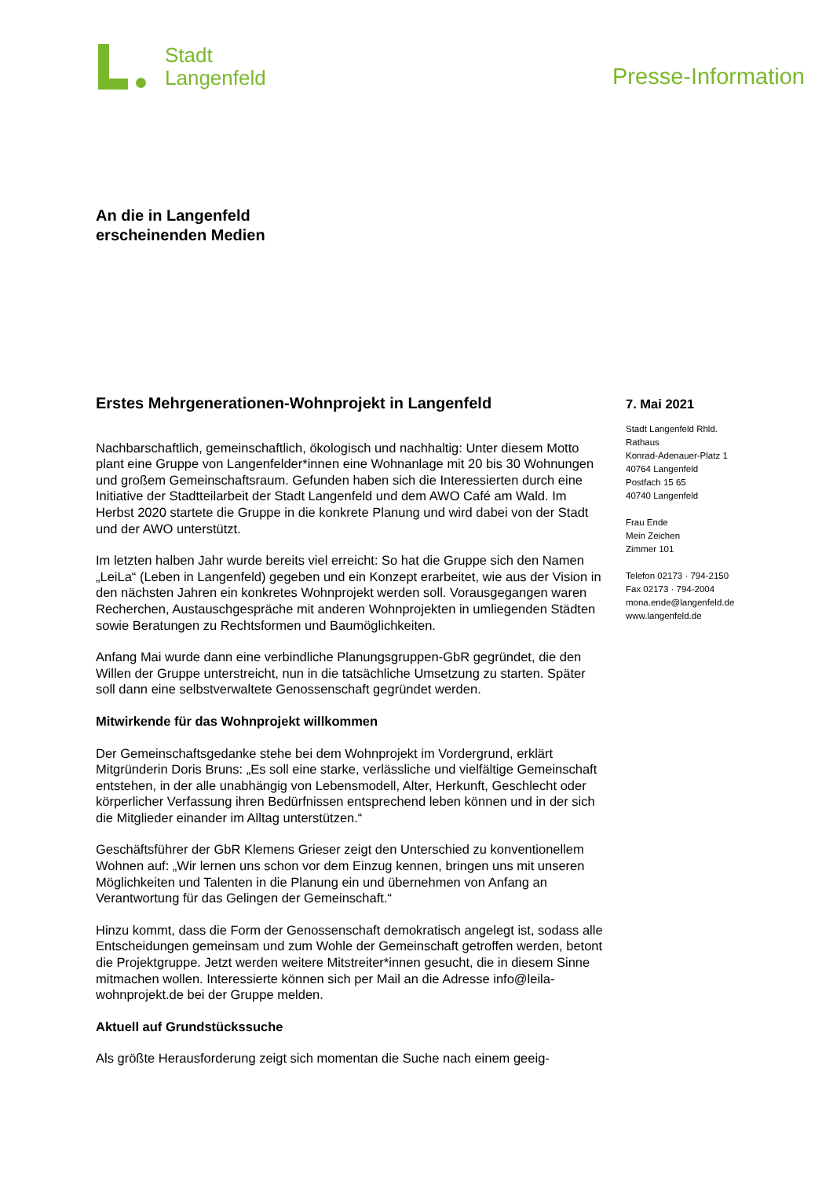Stadt
Langenfeld
Presse-Information
An die in Langenfeld
erscheinenden Medien
Erstes Mehrgenerationen-Wohnprojekt in Langenfeld
Nachbarschaftlich, gemeinschaftlich, ökologisch und nachhaltig: Unter diesem Motto plant eine Gruppe von Langenfelder*innen eine Wohnanlage mit 20 bis 30 Wohnungen und großem Gemeinschaftsraum. Gefunden haben sich die Interes­sierten durch eine Initiative der Stadtteilarbeit der Stadt Langenfeld und dem AWO Café am Wald. Im Herbst 2020 startete die Gruppe in die konkrete Planung und wird dabei von der Stadt und der AWO unterstützt.
Im letzten halben Jahr wurde bereits viel erreicht: So hat die Gruppe sich den Namen „LeiLa“ (Leben in Langenfeld) gegeben und ein Konzept erarbeitet, wie aus der Vision in den nächsten Jahren ein konkretes Wohnprojekt werden soll. Vorausgegangen waren Recherchen, Austauschgespräche mit anderen Wohn­projekten in umliegenden Städten sowie Beratungen zu Rechtsformen und Bau­möglichkeiten.
Anfang Mai wurde dann eine verbindliche Planungsgruppen-GbR gegründet, die den Willen der Gruppe unterstreicht, nun in die tatsächliche Umsetzung zu star­ten. Später soll dann eine selbstverwaltete Genossenschaft gegründet werden.
Mitwirkende für das Wohnprojekt willkommen
Der Gemeinschaftsgedanke stehe bei dem Wohnprojekt im Vordergrund, erklärt Mitgründerin Doris Bruns: „Es soll eine starke, verlässliche und vielfältige Ge­meinschaft entstehen, in der alle unabhängig von Lebensmodell, Alter, Herkunft, Geschlecht oder körperlicher Verfassung ihren Bedürfnissen entsprechend leben können und in der sich die Mitglieder einander im Alltag unterstützen.“
Geschäftsführer der GbR Klemens Grieser zeigt den Unterschied zu konventio­nellem Wohnen auf: „Wir lernen uns schon vor dem Einzug kennen, bringen uns mit unseren Möglichkeiten und Talenten in die Planung ein und übernehmen von Anfang an Verantwortung für das Gelingen der Gemeinschaft.“
Hinzu kommt, dass die Form der Genossenschaft demokratisch angelegt ist, sodass alle Entscheidungen gemeinsam und zum Wohle der Gemeinschaft ge­troffen werden, betont die Projektgruppe. Jetzt werden weitere Mitstreiter*innen gesucht, die in diesem Sinne mitmachen wollen. Interessierte können sich per Mail an die Adresse info@leila-wohnprojekt.de bei der Gruppe melden.
Aktuell auf Grundstückssuche
Als größte Herausforderung zeigt sich momentan die Suche nach einem geeig-
7. Mai 2021
Stadt Langenfeld Rhld.
Rathaus
Konrad-Adenauer-Platz 1
40764 Langenfeld
Postfach 15 65
40740 Langenfeld
Frau Ende
Mein Zeichen
Zimmer 101
Telefon 02173 · 794-2150
Fax 02173 · 794-2004
mona.ende@langenfeld.de
www.langenfeld.de